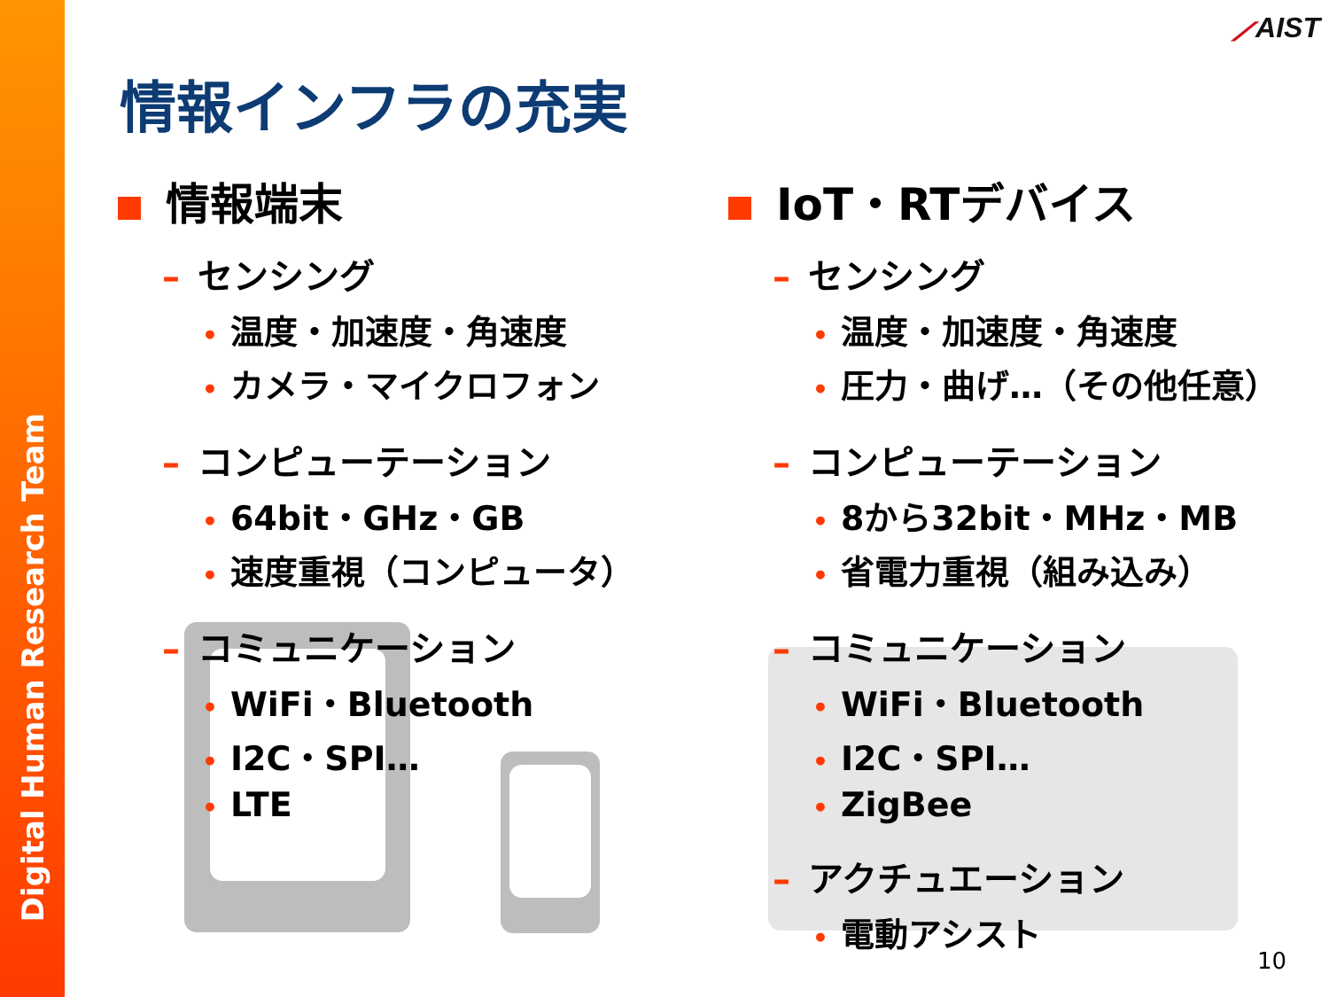Digital Human Research Team
⟋AIST
情報インフラの充実
情報端末
– センシング
• 温度・加速度・角速度
• カメラ・マイクロフォン
– コンピューテーション
• 64bit・GHz・GB
• 速度重視（コンピュータ）
– コミュニケーション
• WiFi・Bluetooth
• I2C・SPI…
• LTE
IoT・RTデバイス
– センシング
• 温度・加速度・角速度
• 圧力・曲げ…（その他任意）
– コンピューテーション
• 8から32bit・MHz・MB
• 省電力重視（組み込み）
– コミュニケーション
• WiFi・Bluetooth
• I2C・SPI…
• ZigBee
– アクチュエーション
• 電動アシスト
10